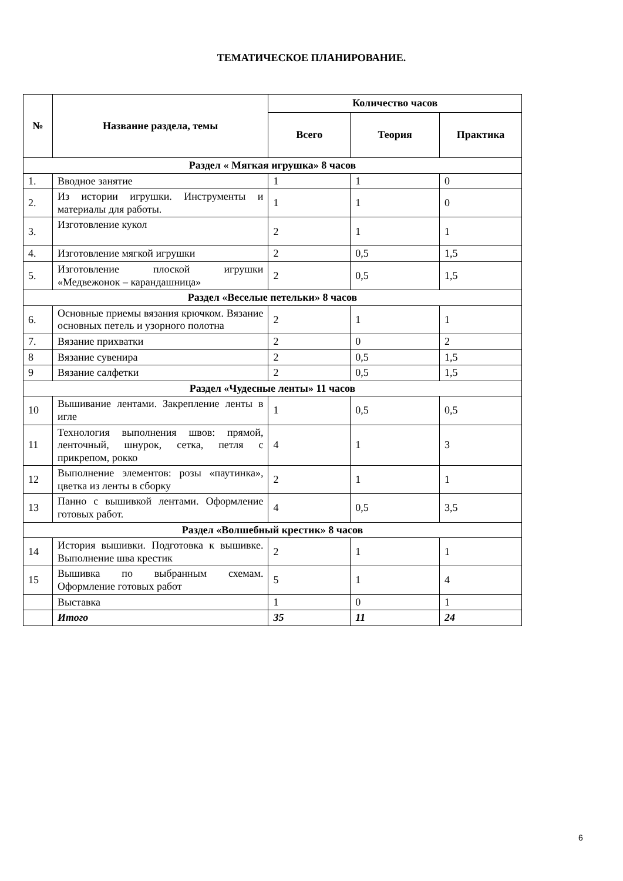ТЕМАТИЧЕСКОЕ ПЛАНИРОВАНИЕ.
| № | Название раздела, темы | Количество часов | | |
| --- | --- | --- | --- | --- |
| | | Всего | Теория | Практика |
| Раздел « Мягкая игрушка» 8 часов | | | | |
| 1. | Вводное занятие | 1 | 1 | 0 |
| 2. | Из истории игрушки. Инструменты и материалы для работы. | 1 | 1 | 0 |
| 3. | Изготовление кукол | 2 | 1 | 1 |
| 4. | Изготовление мягкой игрушки | 2 | 0,5 | 1,5 |
| 5. | Изготовление плоской игрушки «Медвежонок – карандашница» | 2 | 0,5 | 1,5 |
| Раздел «Веселые петельки» 8 часов | | | | |
| 6. | Основные приемы вязания крючком. Вязание основных петель и узорного полотна | 2 | 1 | 1 |
| 7. | Вязание прихватки | 2 | 0 | 2 |
| 8 | Вязание сувенира | 2 | 0,5 | 1,5 |
| 9 | Вязание салфетки | 2 | 0,5 | 1,5 |
| Раздел «Чудесные ленты» 11 часов | | | | |
| 10 | Вышивание лентами. Закрепление ленты в игле | 1 | 0,5 | 0,5 |
| 11 | Технология выполнения швов: прямой, ленточный, шнурок, сетка, петля с прикрепом, рокко | 4 | 1 | 3 |
| 12 | Выполнение элементов: розы «паутинка», цветка из ленты в сборку | 2 | 1 | 1 |
| 13 | Панно с вышивкой лентами. Оформление готовых работ. | 4 | 0,5 | 3,5 |
| Раздел «Волшебный крестик» 8 часов | | | | |
| 14 | История вышивки. Подготовка к вышивке. Выполнение шва крестик | 2 | 1 | 1 |
| 15 | Вышивка по выбранным схемам. Оформление готовых работ | 5 | 1 | 4 |
| | Выставка | 1 | 0 | 1 |
| | Итого | 35 | 11 | 24 |
6